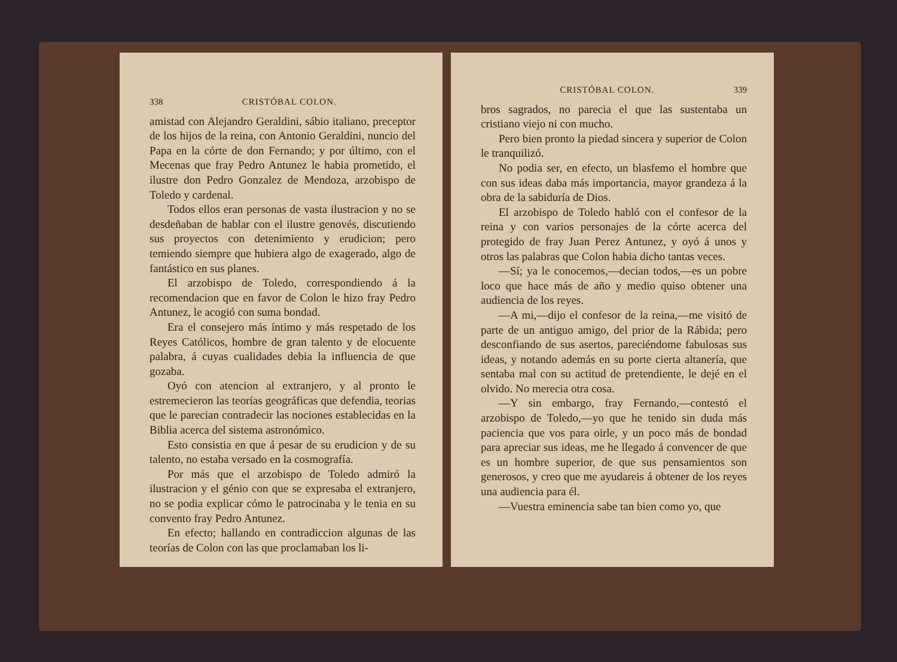338 CRISTÓBAL COLON.
amistad con Alejandro Geraldini, sábio italiano, preceptor de los hijos de la reina, con Antonio Geraldini, nuncio del Papa en la córte de don Fernando; y por último, con el Mecenas que fray Pedro Antunez le habia prometido, el ilustre don Pedro Gonzalez de Mendoza, arzobispo de Toledo y cardenal.
Todos ellos eran personas de vasta ilustracion y no se desdeñaban de hablar con el ilustre genovés, discutiendo sus proyectos con detenimiento y erudicion; pero temiendo siempre que hubiera algo de exagerado, algo de fantástico en sus planes.
El arzobispo de Toledo, correspondiendo á la recomendacion que en favor de Colon le hizo fray Pedro Antunez, le acogió con suma bondad.
Era el consejero más íntimo y más respetado de los Reyes Católicos, hombre de gran talento y de elocuente palabra, á cuyas cualidades debia la influencia de que gozaba.
Oyó con atencion al extranjero, y al pronto le estremecieron las teorías geográficas que defendia, teorias que le parecian contradecir las nociones establecidas en la Biblia acerca del sistema astronómico.
Esto consistia en que á pesar de su erudicion y de su talento, no estaba versado en la cosmografía.
Por más que el arzobispo de Toledo admiró la ilustracion y el génio con que se expresaba el extranjero, no se podia explicar cómo le patrocinaba y le tenia en su convento fray Pedro Antunez.
En efecto; hallando en contradiccion algunas de las teorías de Colon con las que proclamaban los li-
CRISTÓBAL COLON. 339
bros sagrados, no parecia el que las sustentaba un cristiano viejo ni con mucho.
Pero bien pronto la piedad sincera y superior de Colon le tranquilizó.
No podia ser, en efecto, un blasfemo el hombre que con sus ideas daba más importancia, mayor grandeza á la obra de la sabiduría de Dios.
El arzobispo de Toledo habló con el confesor de la reina y con varios personajes de la córte acerca del protegido de fray Juan Perez Antunez, y oyó á unos y otros las palabras que Colon habia dicho tantas veces.
—Sí; ya le conocemos,—decian todos,—es un pobre loco que hace más de año y medio quiso obtener una audiencia de los reyes.
—A mi,—dijo el confesor de la reina,—me visitó de parte de un antiguo amigo, del prior de la Rábida; pero desconfiando de sus asertos, pareciéndome fabulosas sus ideas, y notando además en su porte cierta altanería, que sentaba mal con su actitud de pretendiente, le dejé en el olvido. No merecia otra cosa.
—Y sin embargo, fray Fernando,—contestó el arzobispo de Toledo,—yo que he tenido sin duda más paciencia que vos para oirle, y un poco más de bondad para apreciar sus ideas, me he llegado á convencer de que es un hombre superior, de que sus pensamientos son generosos, y creo que me ayudareis á obtener de los reyes una audiencia para él.
—Vuestra eminencia sabe tan bien como yo, que